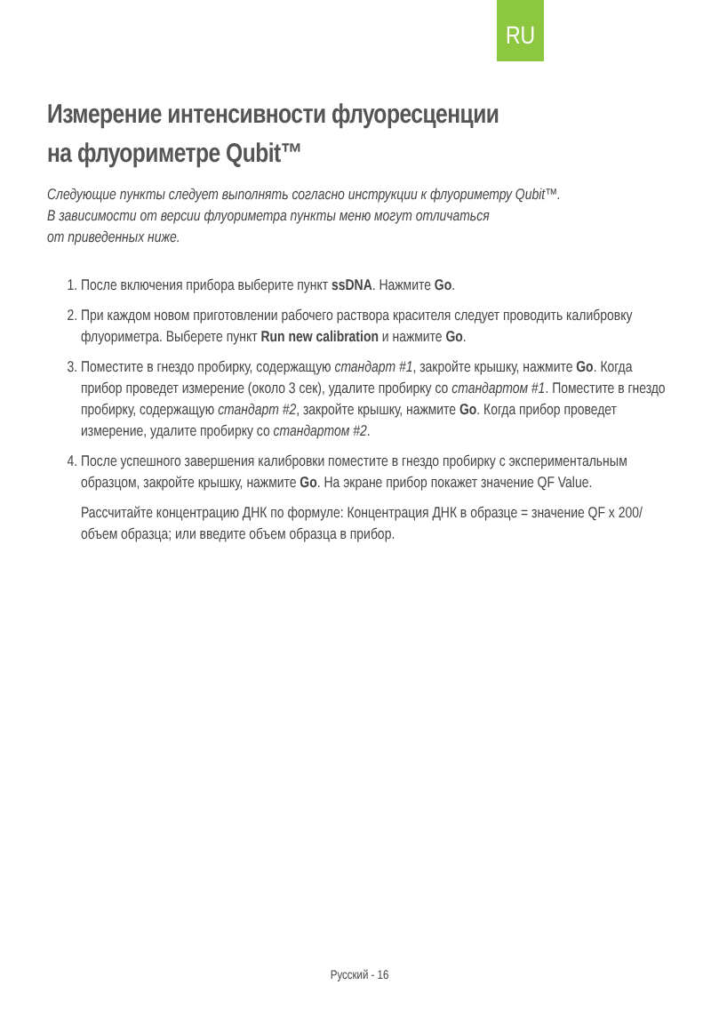RU
Измерение интенсивности флуоресценции
на флуориметре Qubit™
Следующие пункты следует выполнять согласно инструкции к флуориметру Qubit™.
В зависимости от версии флуориметра пункты меню могут отличаться
от приведенных ниже.
1. После включения прибора выберите пункт ssDNA. Нажмите Go.
2. При каждом новом приготовлении рабочего раствора красителя следует проводить калибровку флуориметра. Выберете пункт Run new calibration и нажмите Go.
3. Поместите в гнездо пробирку, содержащую стандарт #1, закройте крышку, нажмите Go. Когда прибор проведет измерение (около 3 сек), удалите пробирку со стандартом #1. Поместите в гнездо пробирку, содержащую стандарт #2, закройте крышку, нажмите Go. Когда прибор проведет измерение, удалите пробирку со стандартом #2.
4. После успешного завершения калибровки поместите в гнездо пробирку с экспериментальным образцом, закройте крышку, нажмите Go. На экране прибор покажет значение QF Value.
Рассчитайте концентрацию ДНК по формуле: Концентрация ДНК в образце = значение QF х 200/объем образца; или введите объем образца в прибор.
Русский - 16